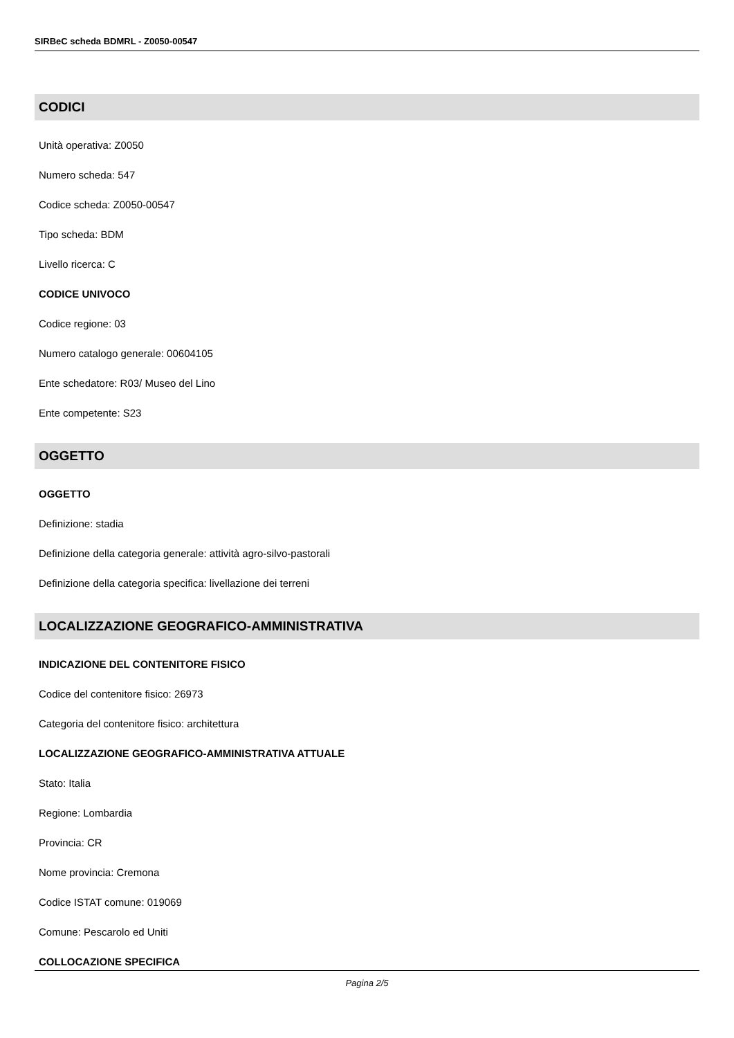SIRBeC scheda BDMRL - Z0050-00547
CODICI
Unità operativa: Z0050
Numero scheda: 547
Codice scheda: Z0050-00547
Tipo scheda: BDM
Livello ricerca: C
CODICE UNIVOCO
Codice regione: 03
Numero catalogo generale: 00604105
Ente schedatore: R03/ Museo del Lino
Ente competente: S23
OGGETTO
OGGETTO
Definizione: stadia
Definizione della categoria generale: attività agro-silvo-pastorali
Definizione della categoria specifica: livellazione dei terreni
LOCALIZZAZIONE GEOGRAFICO-AMMINISTRATIVA
INDICAZIONE DEL CONTENITORE FISICO
Codice del contenitore fisico: 26973
Categoria del contenitore fisico: architettura
LOCALIZZAZIONE GEOGRAFICO-AMMINISTRATIVA ATTUALE
Stato: Italia
Regione: Lombardia
Provincia: CR
Nome provincia: Cremona
Codice ISTAT comune: 019069
Comune: Pescarolo ed Uniti
COLLOCAZIONE SPECIFICA
Pagina 2/5